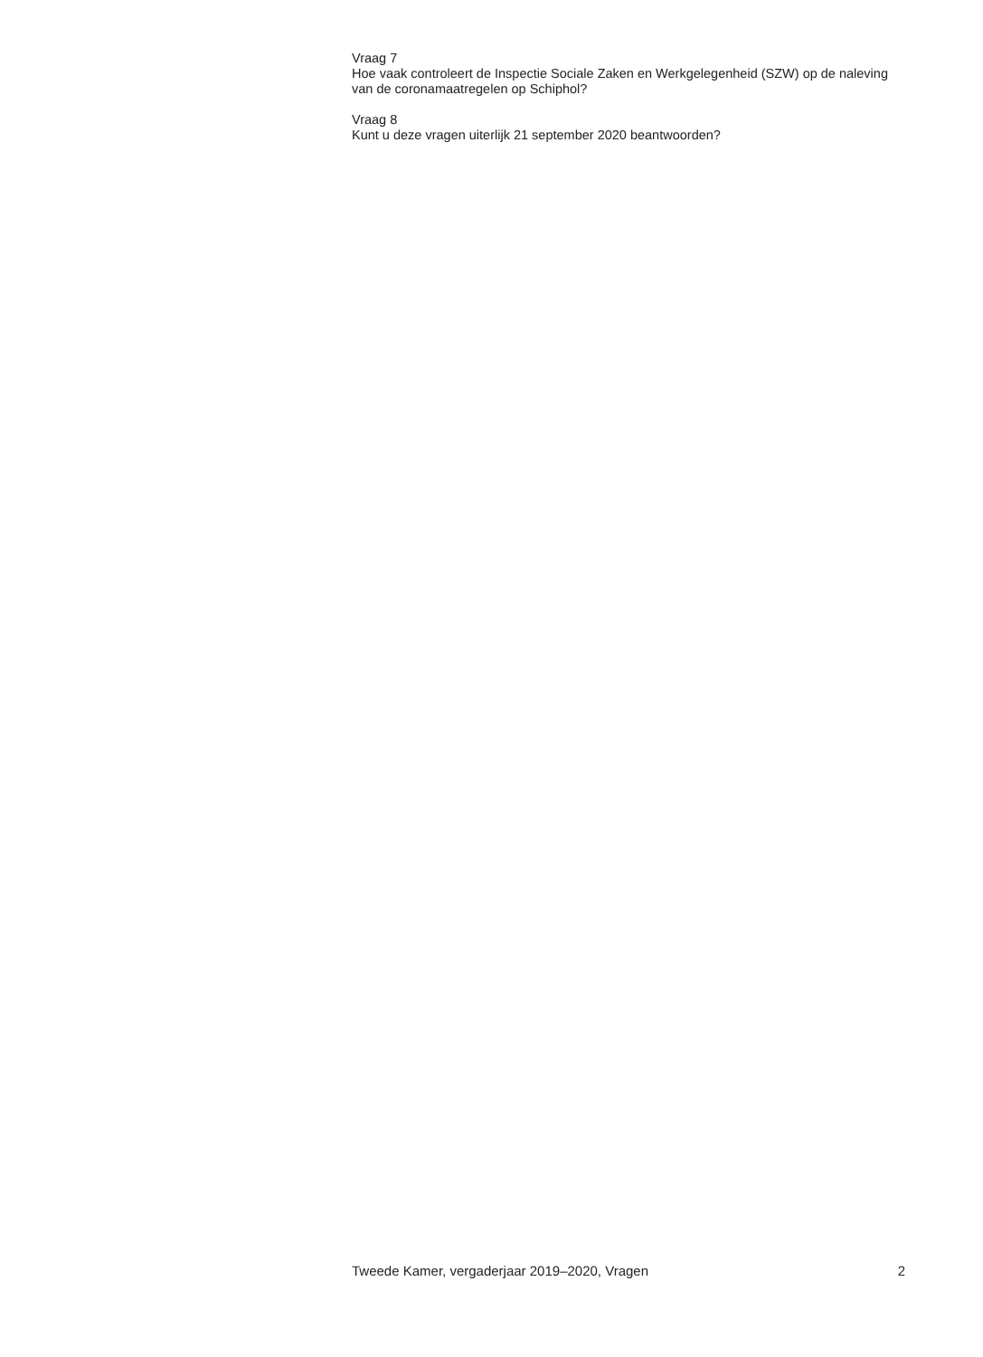Vraag 7
Hoe vaak controleert de Inspectie Sociale Zaken en Werkgelegenheid (SZW) op de naleving van de coronamaatregelen op Schiphol?
Vraag 8
Kunt u deze vragen uiterlijk 21 september 2020 beantwoorden?
Tweede Kamer, vergaderjaar 2019–2020, Vragen 2